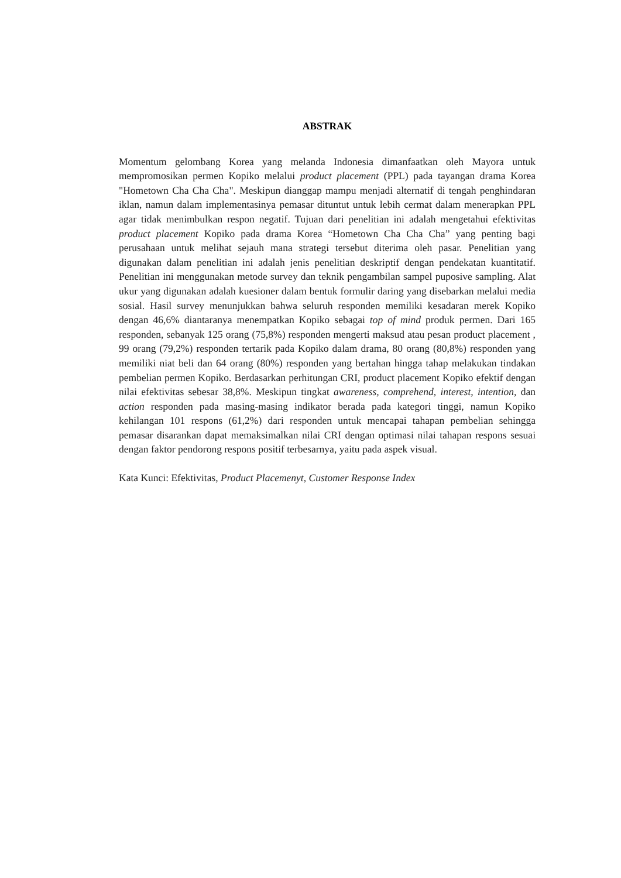ABSTRAK
Momentum gelombang Korea yang melanda Indonesia dimanfaatkan oleh Mayora untuk mempromosikan permen Kopiko melalui product placement (PPL) pada tayangan drama Korea "Hometown Cha Cha Cha". Meskipun dianggap mampu menjadi alternatif di tengah penghindaran iklan, namun dalam implementasinya pemasar dituntut untuk lebih cermat dalam menerapkan PPL agar tidak menimbulkan respon negatif. Tujuan dari penelitian ini adalah mengetahui efektivitas product placement Kopiko pada drama Korea “Hometown Cha Cha Cha” yang penting bagi perusahaan untuk melihat sejauh mana strategi tersebut diterima oleh pasar. Penelitian yang digunakan dalam penelitian ini adalah jenis penelitian deskriptif dengan pendekatan kuantitatif. Penelitian ini menggunakan metode survey dan teknik pengambilan sampel puposive sampling. Alat ukur yang digunakan adalah kuesioner dalam bentuk formulir daring yang disebarkan melalui media sosial. Hasil survey menunjukkan bahwa seluruh responden memiliki kesadaran merek Kopiko dengan 46,6% diantaranya menempatkan Kopiko sebagai top of mind produk permen. Dari 165 responden, sebanyak 125 orang (75,8%) responden mengerti maksud atau pesan product placement , 99 orang (79,2%) responden tertarik pada Kopiko dalam drama, 80 orang (80,8%) responden yang memiliki niat beli dan 64 orang (80%) responden yang bertahan hingga tahap melakukan tindakan pembelian permen Kopiko. Berdasarkan perhitungan CRI, product placement Kopiko efektif dengan nilai efektivitas sebesar 38,8%. Meskipun tingkat awareness, comprehend, interest, intention, dan action responden pada masing-masing indikator berada pada kategori tinggi, namun Kopiko kehilangan 101 respons (61,2%) dari responden untuk mencapai tahapan pembelian sehingga pemasar disarankan dapat memaksimalkan nilai CRI dengan optimasi nilai tahapan respons sesuai dengan faktor pendorong respons positif terbesarnya, yaitu pada aspek visual.
Kata Kunci: Efektivitas, Product Placemenyt, Customer Response Index